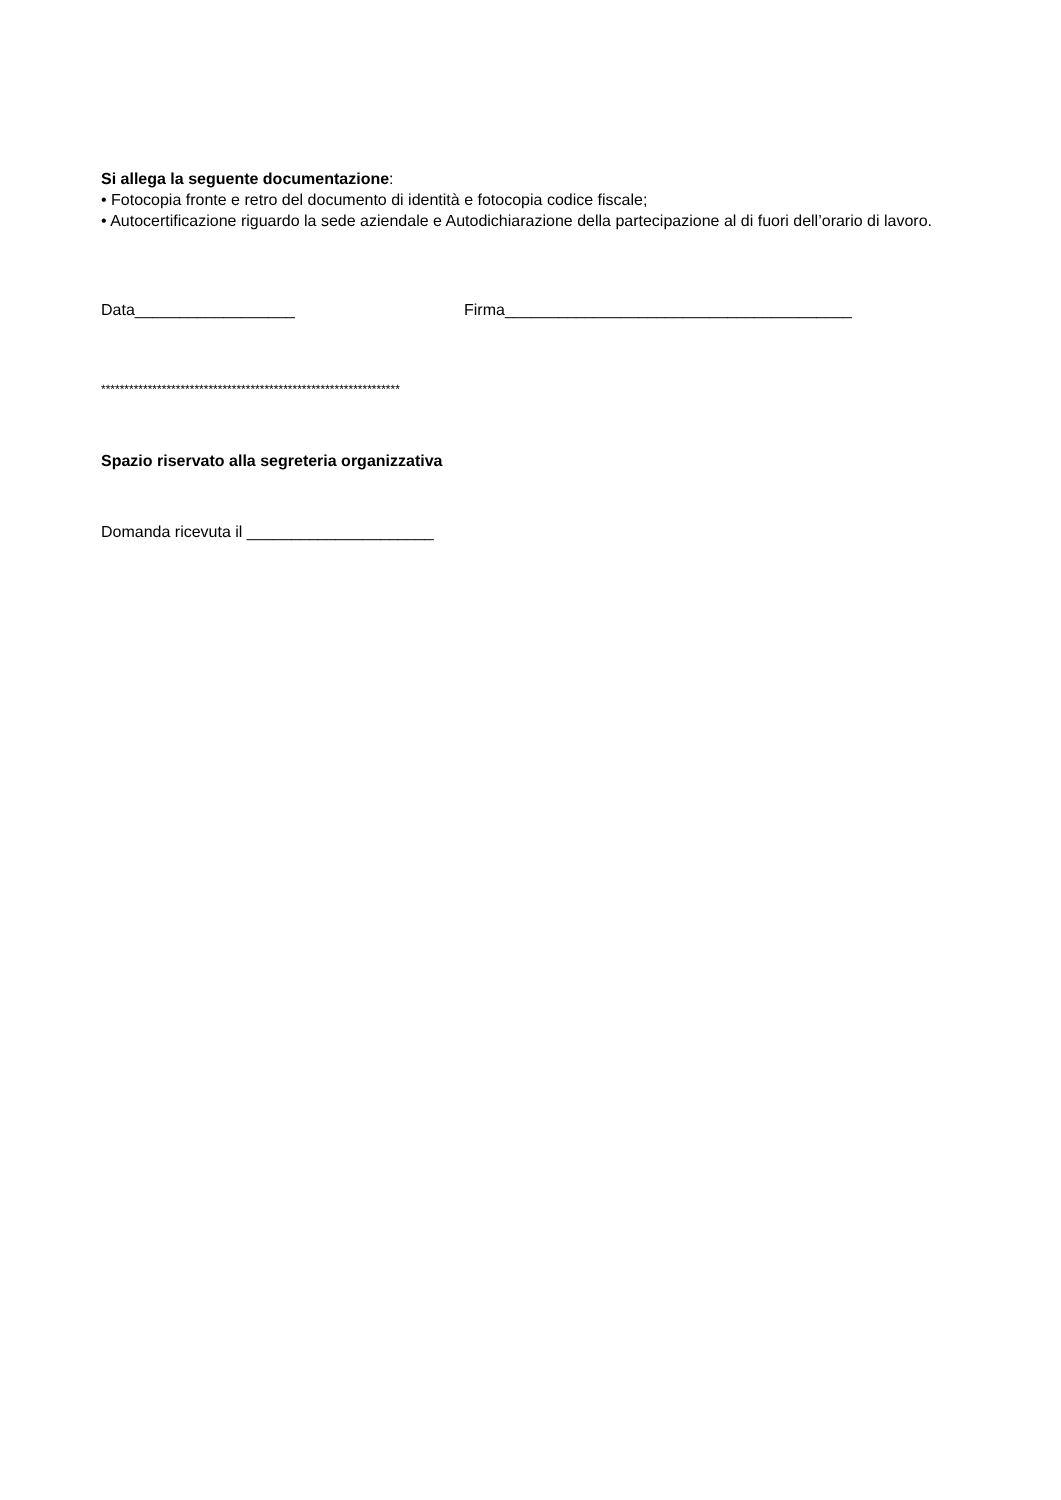Si allega la seguente documentazione:
• Fotocopia fronte e retro del documento di identità e fotocopia codice fiscale;
• Autocertificazione riguardo la sede aziendale e Autodichiarazione della partecipazione al di fuori dell’orario di lavoro.
Data__________________ Firma_______________________________________
****************************************************************
Spazio riservato alla segreteria organizzativa
Domanda ricevuta il _____________________